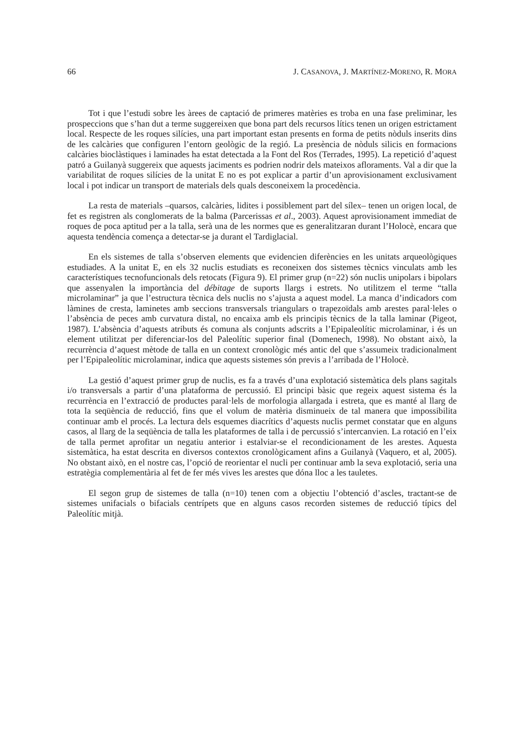66 J. CASANOVA, J. MARTÍNEZ-MORENO, R. MORA
Tot i que l’estudi sobre les àrees de captació de primeres matèries es troba en una fase preliminar, les prospeccions que s’han dut a terme suggereixen que bona part dels recursos lítics tenen un origen estrictament local. Respecte de les roques silícies, una part important estan presents en forma de petits nòduls inserits dins de les calcàries que configuren l’entorn geològic de la regió. La presència de nòduls silicis en formacions calcàries bioclàstiques i laminades ha estat detectada a la Font del Ros (Terrades, 1995). La repetició d’aquest patró a Guilanyà suggereix que aquests jaciments es podrien nodrir dels mateixos afloraments. Val a dir que la variabilitat de roques silícies de la unitat E no es pot explicar a partir d’un aprovisionament exclusivament local i pot indicar un transport de materials dels quals desconeixem la procedència.
La resta de materials –quarsos, calcàries, lidites i possiblement part del sílex– tenen un origen local, de fet es registren als conglomerats de la balma (Parcerissas et al., 2003). Aquest aprovisionament immediat de roques de poca aptitud per a la talla, serà una de les normes que es generalitzaran durant l’Holocè, encara que aquesta tendència comença a detectar-se ja durant el Tardiglacial.
En els sistemes de talla s’observen elements que evidencien diferències en les unitats arqueològiques estudiades. A la unitat E, en els 32 nuclis estudiats es reconeixen dos sistemes tècnics vinculats amb les característiques tecnofuncionals dels retocats (Figura 9). El primer grup (n=22) són nuclis unipolars i bipolars que assenyalen la importància del débitage de suports llargs i estrets. No utilitzem el terme “talla microlaminar” ja que l’estructura tècnica dels nuclis no s’ajusta a aquest model. La manca d’indicadors com làmines de cresta, laminetes amb seccions transversals triangulars o trapezoïdals amb arestes paral·leles o l’absència de peces amb curvatura distal, no encaixa amb els principis tècnics de la talla laminar (Pigeot, 1987). L’absència d’aquests atributs és comuna als conjunts adscrits a l’Epipaleolític microlaminar, i és un element utilitzat per diferenciar-los del Paleolític superior final (Domenech, 1998). No obstant això, la recurrència d’aquest mètode de talla en un context cronològic més antic del que s’assumeix tradicionalment per l’Epipaleolític microlaminar, indica que aquests sistemes són previs a l’arribada de l’Holocè.
La gestió d’aquest primer grup de nuclis, es fa a través d’una explotació sistemàtica dels plans sagitals i/o transversals a partir d’una plataforma de percussió. El principi bàsic que regeix aquest sistema és la recurrència en l’extracció de productes paral·lels de morfologia allargada i estreta, que es manté al llarg de tota la seqüència de reducció, fins que el volum de matèria disminueix de tal manera que impossibilita continuar amb el procés. La lectura dels esquemes diacrítics d’aquests nuclis permet constatar que en alguns casos, al llarg de la seqüència de talla les plataformes de talla i de percussió s’intercanvien. La rotació en l’eix de talla permet aprofitar un negatiu anterior i estalviar-se el recondicionament de les arestes. Aquesta sistemàtica, ha estat descrita en diversos contextos cronològicament afins a Guilanyà (Vaquero, et al, 2005). No obstant això, en el nostre cas, l’opció de reorientar el nucli per continuar amb la seva explotació, seria una estratègia complementària al fet de fer més vives les arestes que dóna lloc a les tauletes.
El segon grup de sistemes de talla (n=10) tenen com a objectiu l’obtenció d’ascles, tractant-se de sistemes unifacials o bifacials centrípets que en alguns casos recorden sistemes de reducció típics del Paleolític mitjà.